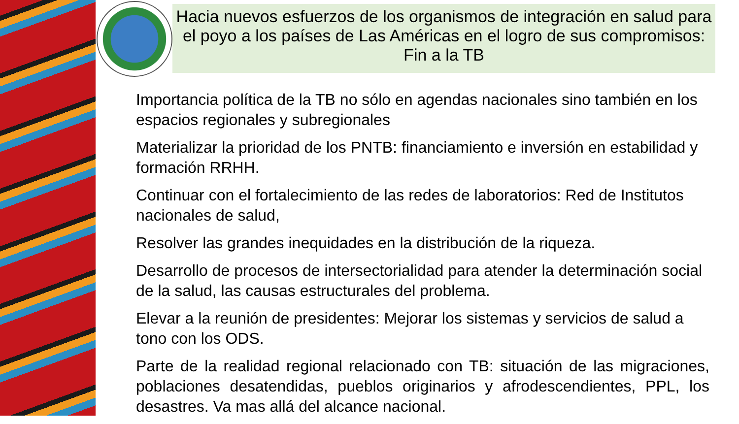Hacia nuevos esfuerzos de los organismos de integración en salud para el poyo a los países de Las Américas en el logro de sus compromisos: Fin a la TB
Importancia política de la TB no sólo en agendas nacionales sino también en los espacios regionales y subregionales
Materializar la prioridad de los PNTB: financiamiento e inversión en estabilidad y formación RRHH.
Continuar con el fortalecimiento de las redes de laboratorios: Red de Institutos nacionales de salud,
Resolver las grandes inequidades en la distribución de la riqueza.
Desarrollo de procesos de intersectorialidad para atender la determinación social de la salud, las causas estructurales del problema.
Elevar a la reunión de presidentes: Mejorar los sistemas y servicios de salud a tono con los ODS.
Parte de la realidad regional relacionado con TB: situación de las migraciones, poblaciones desatendidas, pueblos originarios y afrodescendientes, PPL, los desastres. Va mas allá del alcance nacional.